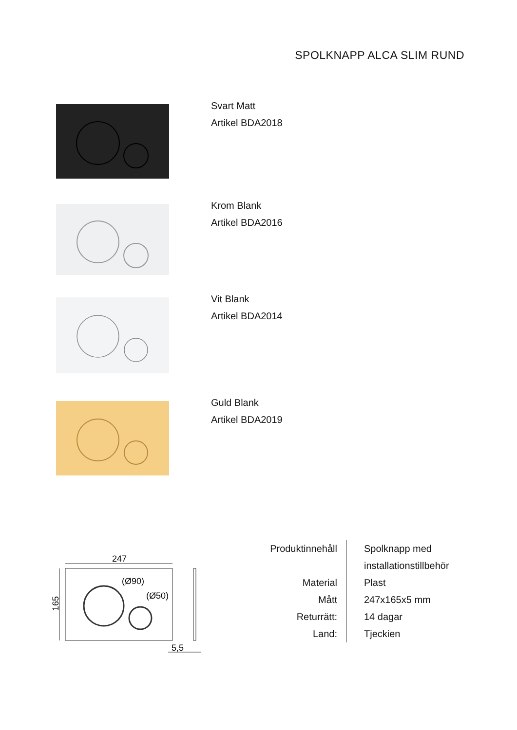SPOLKNAPP ALCA SLIM RUND
Svart Matt
Artikel BDA2018
Krom Blank
Artikel BDA2016
Vit Blank
Artikel BDA2014
Guld Blank
Artikel BDA2019
247
165
(Ø90)
(Ø50)
5,5
| Produktinnehåll | Spolknapp med installationstillbehör |
| Material | Plast |
| Mått | 247x165x5 mm |
| Returrätt: | 14 dagar |
| Land: | Tjeckien |